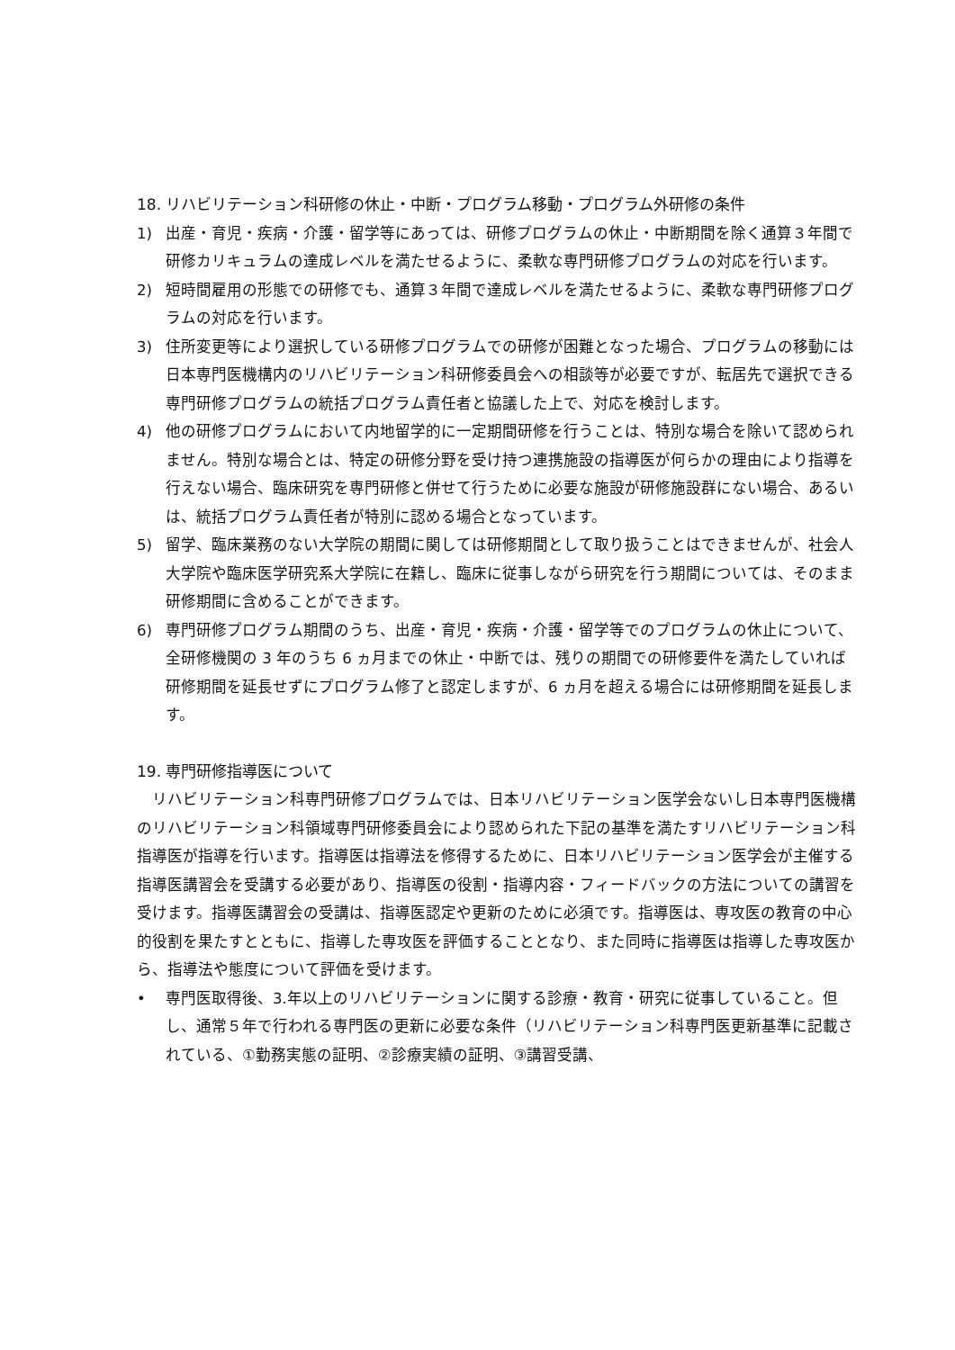18. リハビリテーション科研修の休止・中断・プログラム移動・プログラム外研修の条件
1) 出産・育児・疾病・介護・留学等にあっては、研修プログラムの休止・中断期間を除く通算３年間で研修カリキュラムの達成レベルを満たせるように、柔軟な専門研修プログラムの対応を行います。
2) 短時間雇用の形態での研修でも、通算３年間で達成レベルを満たせるように、柔軟な専門研修プログラムの対応を行います。
3) 住所変更等により選択している研修プログラムでの研修が困難となった場合、プログラムの移動には日本専門医機構内のリハビリテーション科研修委員会への相談等が必要ですが、転居先で選択できる専門研修プログラムの統括プログラム責任者と協議した上で、対応を検討します。
4) 他の研修プログラムにおいて内地留学的に一定期間研修を行うことは、特別な場合を除いて認められません。特別な場合とは、特定の研修分野を受け持つ連携施設の指導医が何らかの理由により指導を行えない場合、臨床研究を専門研修と併せて行うために必要な施設が研修施設群にない場合、あるいは、統括プログラム責任者が特別に認める場合となっています。
5) 留学、臨床業務のない大学院の期間に関しては研修期間として取り扱うことはできませんが、社会人大学院や臨床医学研究系大学院に在籍し、臨床に従事しながら研究を行う期間については、そのまま研修期間に含めることができます。
6) 専門研修プログラム期間のうち、出産・育児・疾病・介護・留学等でのプログラムの休止について、全研修機関の 3 年のうち 6 ヵ月までの休止・中断では、残りの期間での研修要件を満たしていれば研修期間を延長せずにプログラム修了と認定しますが、6 ヵ月を超える場合には研修期間を延長します。
19. 専門研修指導医について
リハビリテーション科専門研修プログラムでは、日本リハビリテーション医学会ないし日本専門医機構のリハビリテーション科領域専門研修委員会により認められた下記の基準を満たすリハビリテーション科指導医が指導を行います。指導医は指導法を修得するために、日本リハビリテーション医学会が主催する指導医講習会を受講する必要があり、指導医の役割・指導内容・フィードバックの方法についての講習を受けます。指導医講習会の受講は、指導医認定や更新のために必須です。指導医は、専攻医の教育の中心的役割を果たすとともに、指導した専攻医を評価することとなり、また同時に指導医は指導した専攻医から、指導法や態度について評価を受けます。
• 専門医取得後、3.年以上のリハビリテーションに関する診療・教育・研究に従事していること。但し、通常５年で行われる専門医の更新に必要な条件（リハビリテーション科専門医更新基準に記載されている、①勤務実態の証明、②診療実績の証明、③講習受講、